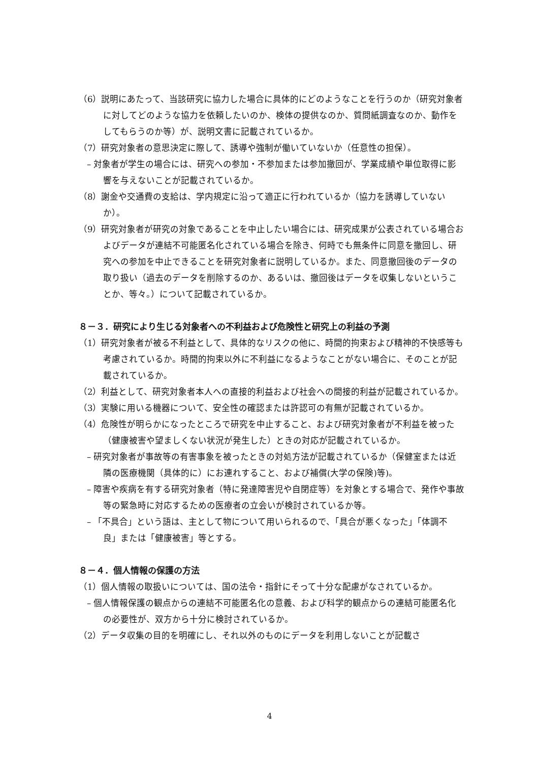（6）説明にあたって、当該研究に協力した場合に具体的にどのようなことを行うのか（研究対象者に対してどのような協力を依頼したいのか、検体の提供なのか、質問紙調査なのか、動作をしてもらうのか等）が、説明文書に記載されているか。
（7）研究対象者の意思決定に際して、誘導や強制が働いていないか（任意性の担保）。
– 対象者が学生の場合には、研究への参加・不参加または参加撤回が、学業成績や単位取得に影響を与えないことが記載されているか。
（8）謝金や交通費の支給は、学内規定に沿って適正に行われているか（協力を誘導していないか）。
（9）研究対象者が研究の対象であることを中止したい場合には、研究成果が公表されている場合およびデータが連結不可能匿名化されている場合を除き、何時でも無条件に同意を撤回し、研究への参加を中止できることを研究対象者に説明しているか。また、同意撤回後のデータの取り扱い（過去のデータを削除するのか、あるいは、撤回後はデータを収集しないということか、等々。）について記載されているか。
８－３．研究により生じる対象者への不利益および危険性と研究上の利益の予測
（1）研究対象者が被る不利益として、具体的なリスクの他に、時間的拘束および精神的不快感等も考慮されているか。時間的拘束以外に不利益になるようなことがない場合に、そのことが記載されているか。
（2）利益として、研究対象者本人への直接的利益および社会への間接的利益が記載されているか。
（3）実験に用いる機器について、安全性の確認または許認可の有無が記載されているか。
（4）危険性が明らかになったところで研究を中止すること、および研究対象者が不利益を被った（健康被害や望ましくない状況が発生した）ときの対応が記載されているか。
– 研究対象者が事故等の有害事象を被ったときの対処方法が記載されているか（保健室または近隣の医療機関（具体的に）にお連れすること、および補償(大学の保険)等)。
– 障害や疾病を有する研究対象者（特に発達障害児や自閉症等）を対象とする場合で、発作や事故等の緊急時に対応するための医療者の立会いが検討されているか等。
– 「不具合」という語は、主として物について用いられるので、「具合が悪くなった」「体調不良」または「健康被害」等とする。
８－４．個人情報の保護の方法
（1）個人情報の取扱いについては、国の法令・指針にそって十分な配慮がなされているか。
– 個人情報保護の観点からの連結不可能匿名化の意義、および科学的観点からの連結可能匿名化の必要性が、双方から十分に検討されているか。
（2）データ収集の目的を明確にし、それ以外のものにデータを利用しないことが記載さ
4